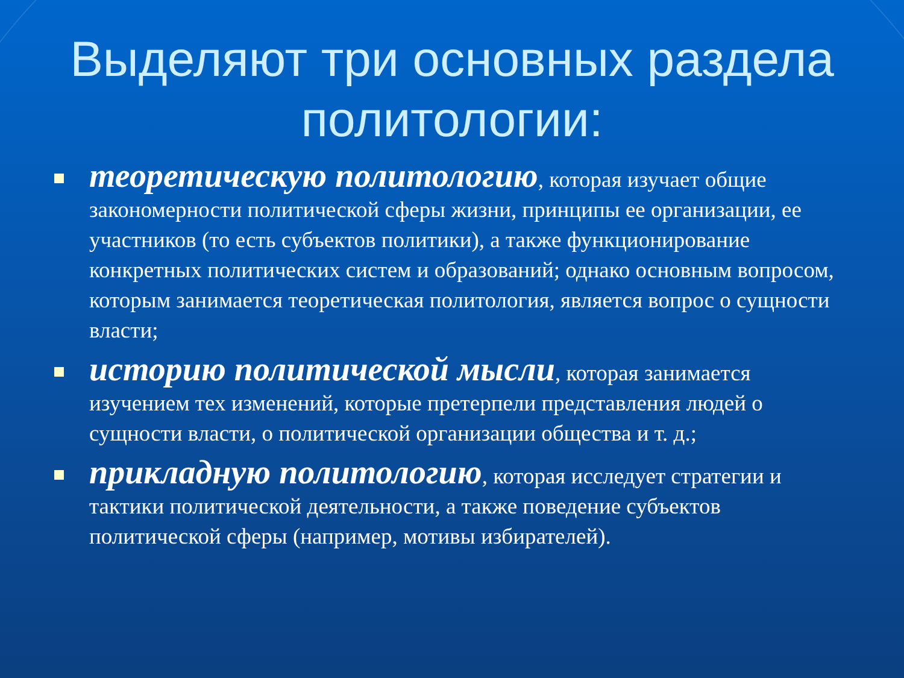Выделяют три основных раздела политологии:
теоретическую политологию, которая изучает общие закономерности политической сферы жизни, принципы ее организации, ее участников (то есть субъектов политики), а также функционирование конкретных политических систем и образований; однако основным вопросом, которым занимается теоретическая политология, является вопрос о сущности власти;
историю политической мысли, которая занимается изучением тех изменений, которые претерпели представления людей о сущности власти, о политической организации общества и т. д.;
прикладную политологию, которая исследует стратегии и тактики политической деятельности, а также поведение субъектов политической сферы (например, мотивы избирателей).